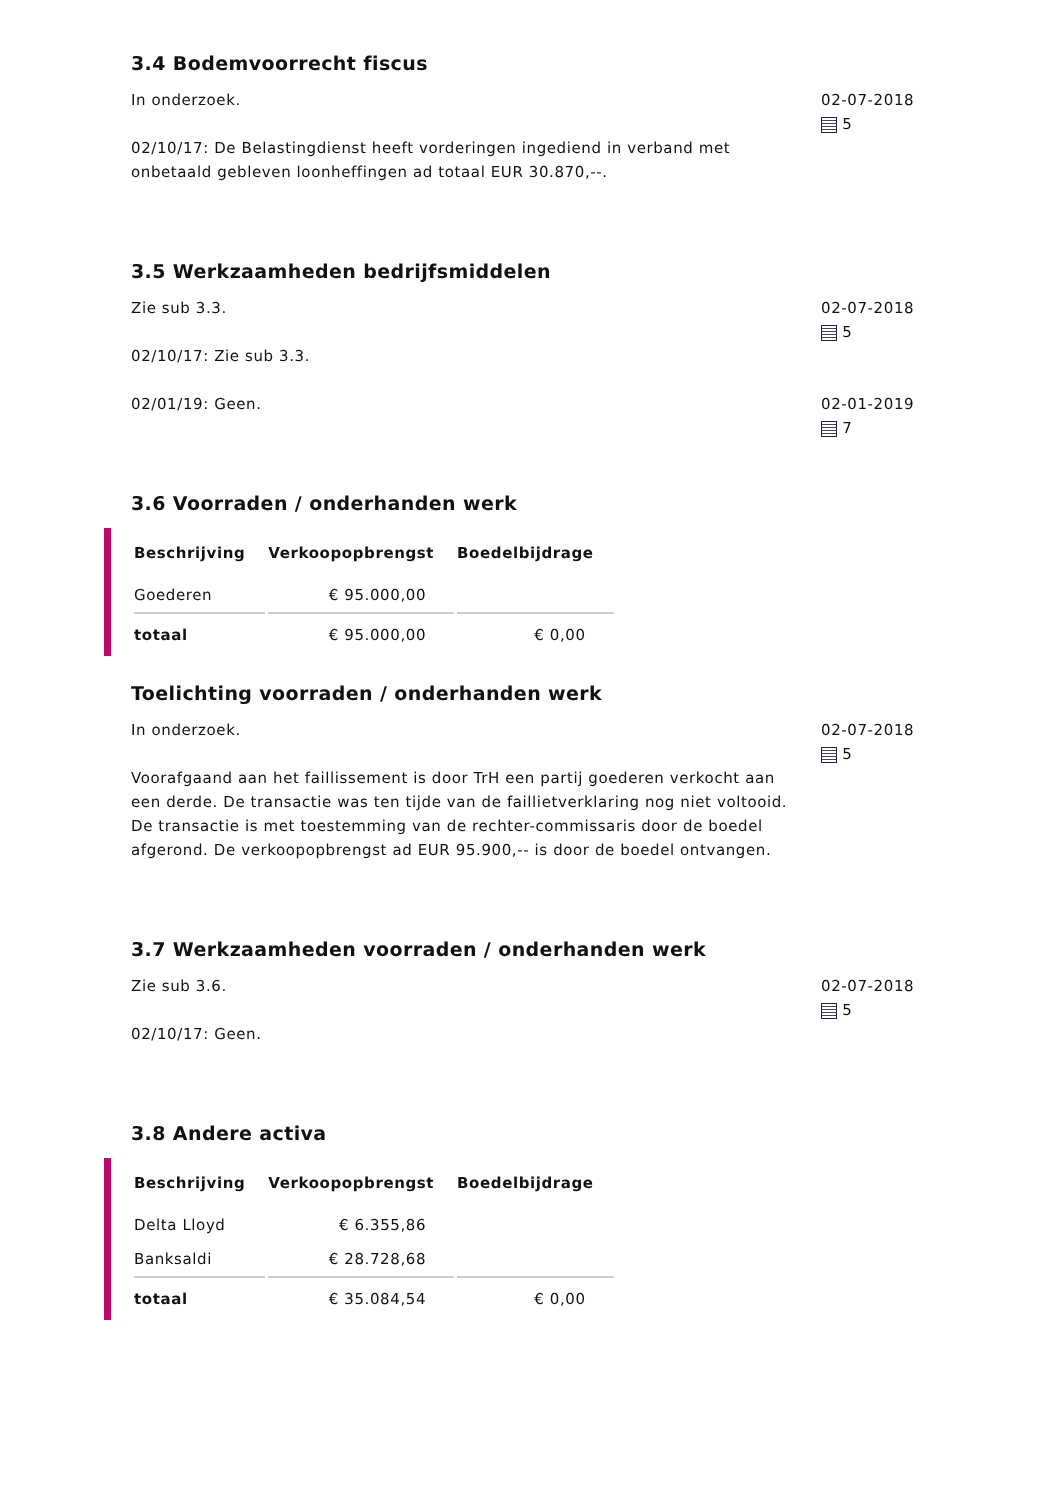3.4 Bodemvoorrecht fiscus
In onderzoek.
02/10/17: De Belastingdienst heeft vorderingen ingediend in verband met onbetaald gebleven loonheffingen ad totaal EUR 30.870,--.
02-07-2018
5
3.5 Werkzaamheden bedrijfsmiddelen
Zie sub 3.3.
02/10/17: Zie sub 3.3.
02-07-2018
5
02/01/19: Geen. 02-01-2019
7
3.6 Voorraden / onderhanden werk
| Beschrijving | Verkoopopbrengst | Boedelbijdrage |
| --- | --- | --- |
| Goederen | € 95.000,00 | |
| totaal | € 95.000,00 | € 0,00 |
Toelichting voorraden / onderhanden werk
In onderzoek.
Voorafgaand aan het faillissement is door TrH een partij goederen verkocht aan een derde. De transactie was ten tijde van de faillietverklaring nog niet voltooid. De transactie is met toestemming van de rechter-commissaris door de boedel afgerond. De verkoopopbrengst ad EUR 95.900,-- is door de boedel ontvangen.
02-07-2018
5
3.7 Werkzaamheden voorraden / onderhanden werk
Zie sub 3.6.
02/10/17: Geen.
02-07-2018
5
3.8 Andere activa
| Beschrijving | Verkoopopbrengst | Boedelbijdrage |
| --- | --- | --- |
| Delta Lloyd | € 6.355,86 | |
| Banksaldi | € 28.728,68 | |
| totaal | € 35.084,54 | € 0,00 |